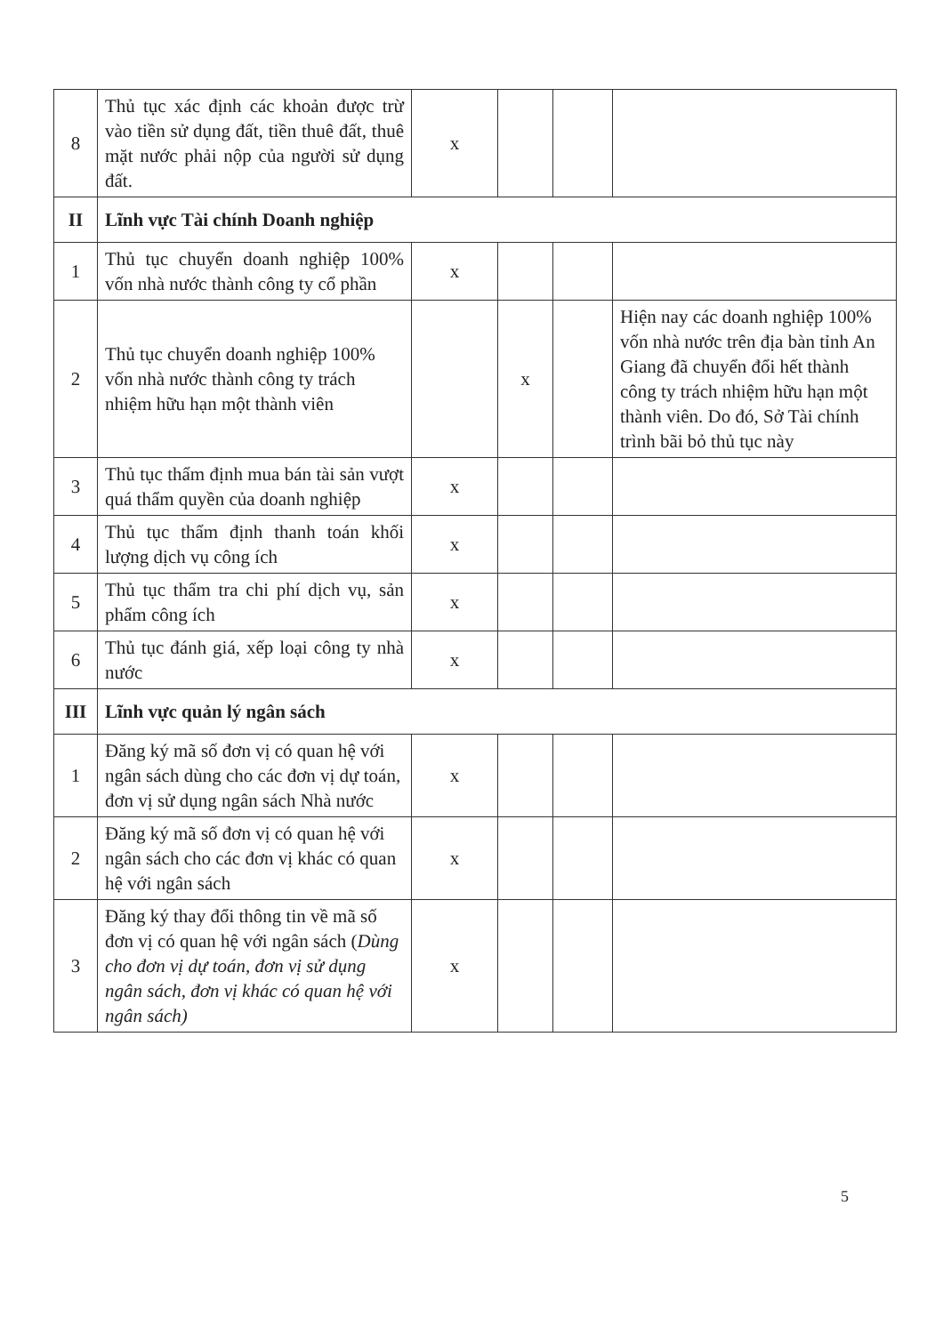| 8 | Thủ tục xác định các khoản được trừ vào tiền sử dụng đất, tiền thuê đất, thuê mặt nước phải nộp của người sử dụng đất. | x | | | |
| II | Lĩnh vực Tài chính Doanh nghiệp | | | | |
| 1 | Thủ tục chuyển doanh nghiệp 100% vốn nhà nước thành công ty cổ phần | x | | | |
| 2 | Thủ tục chuyển doanh nghiệp 100% vốn nhà nước thành công ty trách nhiệm hữu hạn một thành viên | | x | | Hiện nay các doanh nghiệp 100% vốn nhà nước trên địa bàn tỉnh An Giang đã chuyển đổi hết thành công ty trách nhiệm hữu hạn một thành viên. Do đó, Sở Tài chính trình bãi bỏ thủ tục này |
| 3 | Thủ tục thẩm định mua bán tài sản vượt quá thẩm quyền của doanh nghiệp | x | | | |
| 4 | Thủ tục thẩm định thanh toán khối lượng dịch vụ công ích | x | | | |
| 5 | Thủ tục thẩm tra chi phí dịch vụ, sản phẩm công ích | x | | | |
| 6 | Thủ tục đánh giá, xếp loại công ty nhà nước | x | | | |
| III | Lĩnh vực quản lý ngân sách | | | | |
| 1 | Đăng ký mã số đơn vị có quan hệ với ngân sách dùng cho các đơn vị dự toán, đơn vị sử dụng ngân sách Nhà nước | x | | | |
| 2 | Đăng ký mã số đơn vị có quan hệ với ngân sách cho các đơn vị khác có quan hệ với ngân sách | x | | | |
| 3 | Đăng ký thay đổi thông tin về mã số đơn vị có quan hệ với ngân sách ( Dùng cho đơn vị dự toán, đơn vị sử dụng ngân sách, đơn vị khác có quan hệ với ngân sách) | x | | | |
5